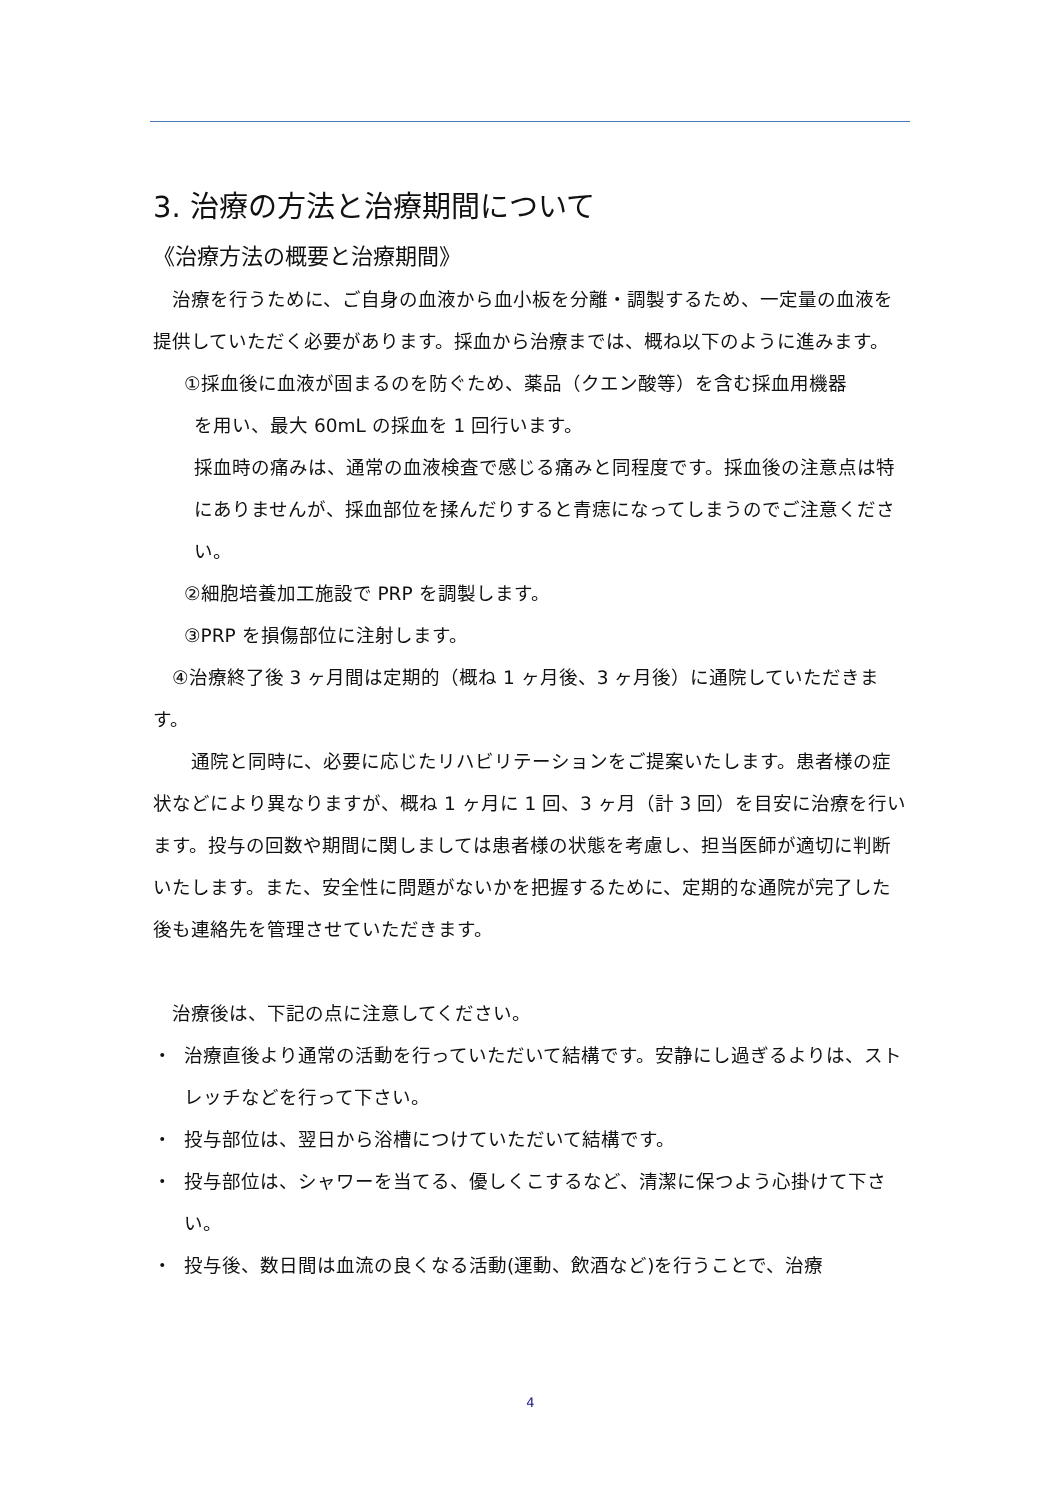3. 治療の方法と治療期間について
《治療方法の概要と治療期間》
　治療を行うために、ご自身の血液から血小板を分離・調製するため、一定量の血液を提供していただく必要があります。採血から治療までは、概ね以下のように進みます。
①採血後に血液が固まるのを防ぐため、薬品（クエン酸等）を含む採血用機器
を用い、最大 60mL の採血を 1 回行います。
採血時の痛みは、通常の血液検査で感じる痛みと同程度です。採血後の注意点は特にありませんが、採血部位を揉んだりすると青痣になってしまうのでご注意ください。
②細胞培養加工施設で PRP を調製します。
③PRP を損傷部位に注射します。
　④治療終了後 3 ヶ月間は定期的（概ね 1 ヶ月後、3 ヶ月後）に通院していただきます。
　　通院と同時に、必要に応じたリハビリテーションをご提案いたします。患者様の症状などにより異なりますが、概ね 1 ヶ月に 1 回、3 ヶ月（計 3 回）を目安に治療を行います。投与の回数や期間に関しましては患者様の状態を考慮し、担当医師が適切に判断いたします。また、安全性に問題がないかを把握するために、定期的な通院が完了した後も連絡先を管理させていただきます。
　治療後は、下記の点に注意してください。
・ 治療直後より通常の活動を行っていただいて結構です。安静にし過ぎるよりは、ストレッチなどを行って下さい。
・ 投与部位は、翌日から浴槽につけていただいて結構です。
・ 投与部位は、シャワーを当てる、優しくこするなど、清潔に保つよう心掛けて下さい。
・ 投与後、数日間は血流の良くなる活動(運動、飲酒など)を行うことで、治療
4